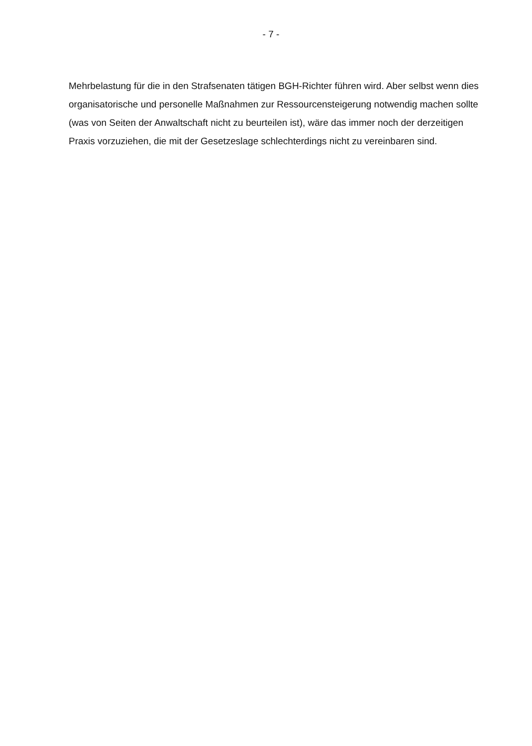- 7 -
Mehrbelastung für die in den Strafsenaten tätigen BGH-Richter führen wird. Aber selbst wenn dies organisatorische und personelle Maßnahmen zur Ressourcensteigerung notwendig machen sollte (was von Seiten der Anwaltschaft nicht zu beurteilen ist), wäre das immer noch der derzeitigen Praxis vorzuziehen, die mit der Gesetzeslage schlechterdings nicht zu vereinbaren sind.